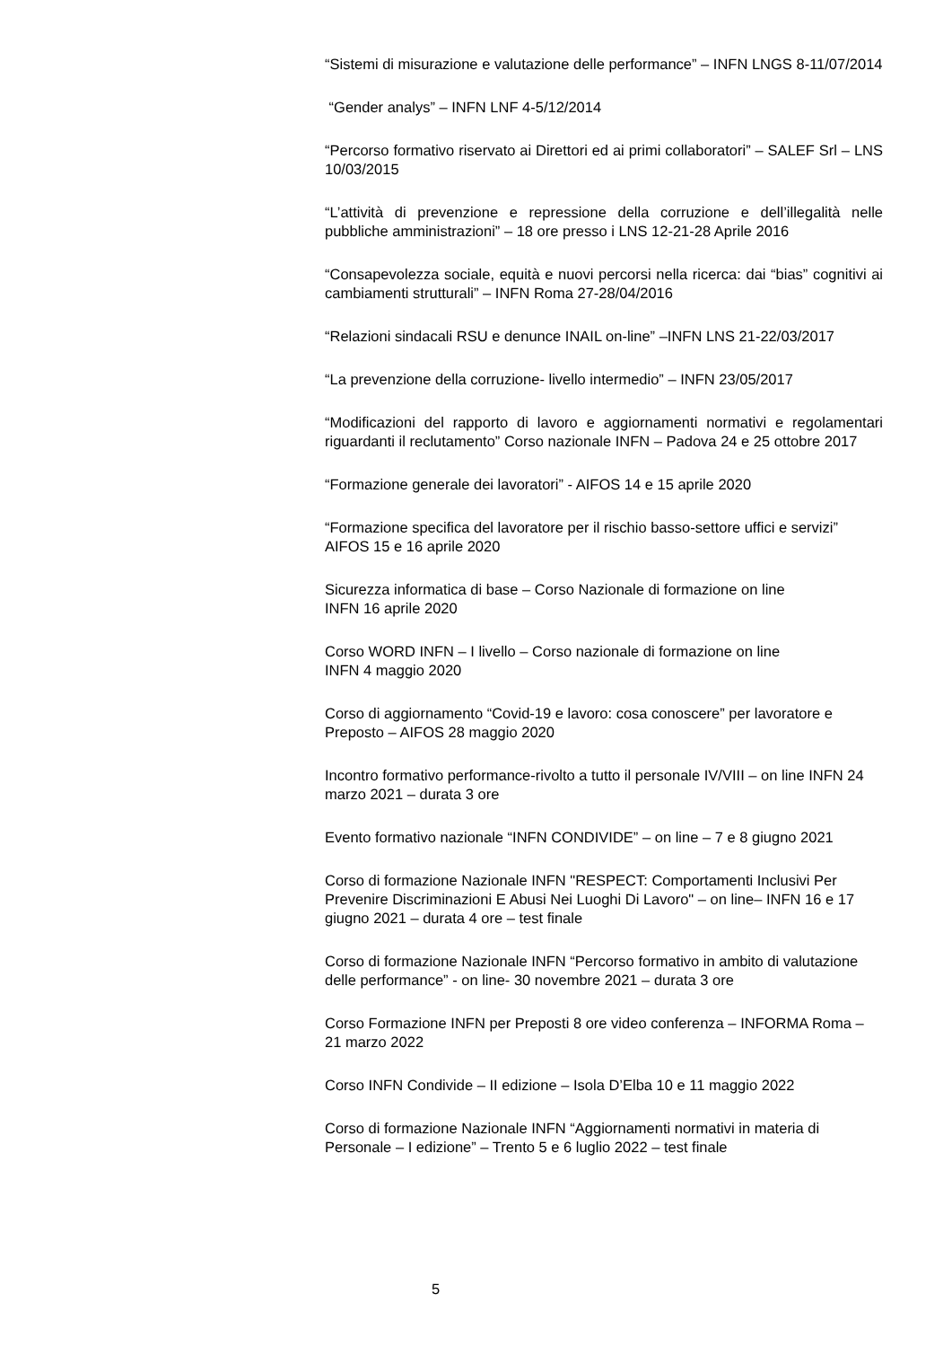“Sistemi di misurazione e valutazione delle performance” – INFN LNGS 8-11/07/2014
“Gender analys” – INFN LNF 4-5/12/2014
“Percorso formativo riservato ai Direttori ed ai primi collaboratori” – SALEF Srl – LNS 10/03/2015
“L’attività di prevenzione e repressione della corruzione e dell’illegalità nelle pubbliche amministrazioni” – 18 ore presso i LNS 12-21-28 Aprile 2016
“Consapevolezza sociale, equità e nuovi percorsi nella ricerca: dai “bias” cognitivi ai cambiamenti strutturali” – INFN Roma 27-28/04/2016
“Relazioni sindacali RSU e denunce INAIL on-line” –INFN LNS 21-22/03/2017
“La prevenzione della corruzione- livello intermedio” – INFN 23/05/2017
“Modificazioni del rapporto di lavoro e aggiornamenti normativi e regolamentari riguardanti il reclutamento” Corso nazionale INFN – Padova 24 e 25 ottobre 2017
“Formazione generale dei lavoratori” - AIFOS 14 e 15 aprile 2020
“Formazione specifica del lavoratore per il rischio basso-settore uffici e servizi”
AIFOS 15 e 16 aprile 2020
Sicurezza informatica di base – Corso Nazionale di formazione on line
INFN 16 aprile 2020
Corso WORD INFN – I livello – Corso nazionale di formazione on line
INFN 4 maggio 2020
Corso di aggiornamento “Covid-19 e lavoro: cosa conoscere” per lavoratore e Preposto – AIFOS 28 maggio 2020
Incontro formativo performance-rivolto a tutto il personale IV/VIII – on line INFN 24 marzo 2021 – durata 3 ore
Evento formativo nazionale “INFN CONDIVIDE” – on line – 7 e 8 giugno 2021
Corso di formazione Nazionale INFN "RESPECT: Comportamenti Inclusivi Per Prevenire Discriminazioni E Abusi Nei Luoghi Di Lavoro" – on line– INFN 16 e 17 giugno 2021 – durata 4 ore – test finale
Corso di formazione Nazionale INFN “Percorso formativo in ambito di valutazione delle performance” - on line- 30 novembre 2021 – durata 3 ore
Corso Formazione INFN per Preposti 8 ore video conferenza – INFORMA Roma – 21 marzo 2022
Corso INFN Condivide – II edizione – Isola D’Elba 10 e 11 maggio 2022
Corso di formazione Nazionale INFN “Aggiornamenti normativi in materia di Personale – I edizione” – Trento 5 e 6 luglio 2022 – test finale
5